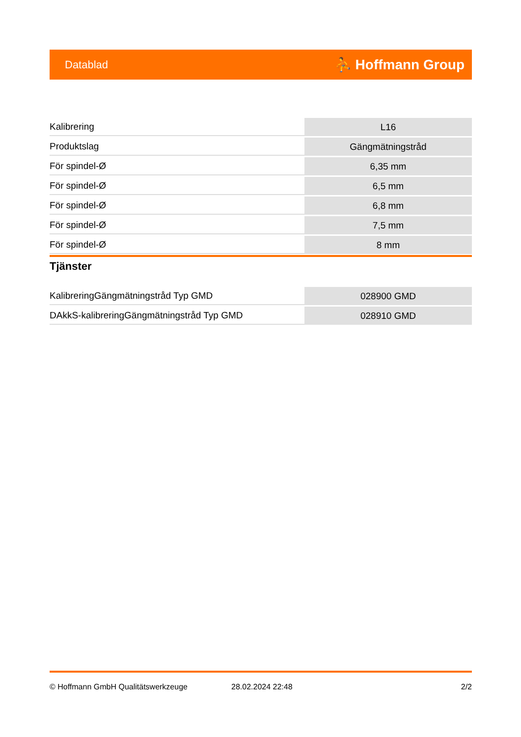Datablad ⛹ Hoffmann Group
| Kalibrering | L16 |
| Produktslag | Gängmätningstråd |
| För spindel-Ø | 6,35 mm |
| För spindel-Ø | 6,5 mm |
| För spindel-Ø | 6,8 mm |
| För spindel-Ø | 7,5 mm |
| För spindel-Ø | 8 mm |
Tjänster
| KalibreringGängmätningstråd Typ GMD | 028900 GMD |
| DAkkS-kalibreringGängmätningstråd Typ GMD | 028910 GMD |
© Hoffmann GmbH Qualitätswerkzeuge 28.02.2024 22:48 2/2